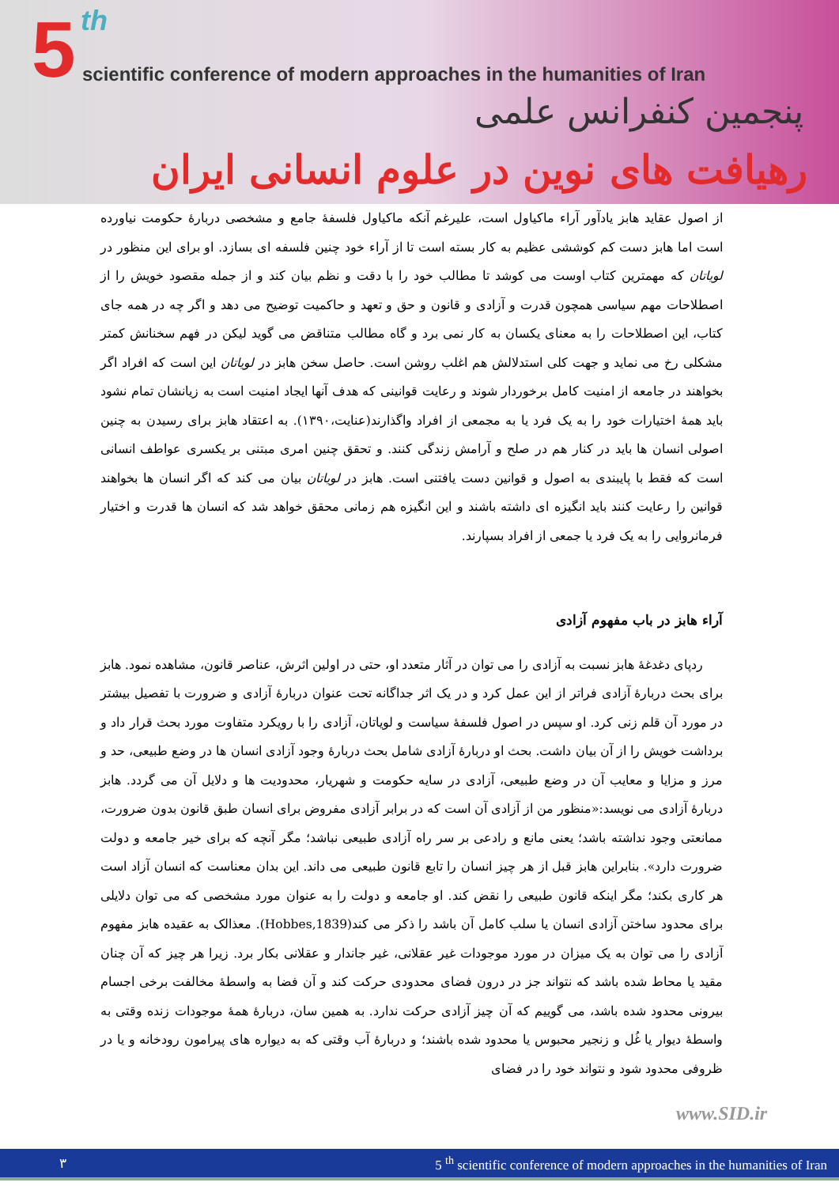5 th
scientific conference of modern approaches in the humanities of Iran
پنجمین کنفرانس علمی
رهیافت های نوین در علوم انسانی ایران
از اصول عقاید هابز یادآور آراء ماکیاول است، علیرغم آنکه ماکیاول فلسفۀ جامع و مشخصی دربارۀ حکومت نیاورده است اما هابز دست کم کوششی عظیم به کار بسته است تا از آراء خود چنین فلسفه ای بسازد. او برای این منظور در لویاتان که مهمترین کتاب اوست می کوشد تا مطالب خود را با دقت و نظم بیان کند و از جمله مقصود خویش را از اصطلاحات مهم سیاسی همچون قدرت و آزادی و قانون و حق و تعهد و حاکمیت توضیح می دهد و اگر چه در همه جای کتاب، این اصطلاحات را به معنای یکسان به کار نمی برد و گاه مطالب متناقض می گوید لیکن در فهم سخنانش کمتر مشکلی رخ می نماید و جهت کلی استدلالش هم اغلب روشن است. حاصل سخن هابز در لویاتان این است که افراد اگر بخواهند در جامعه از امنیت کامل برخوردار شوند و رعایت قوانینی که هدف آنها ایجاد امنیت است به زیانشان تمام نشود باید همۀ اختیارات خود را به یک فرد یا به مجمعی از افراد واگذارند(عنایت،۱۳۹۰). به اعتقاد هابز برای رسیدن به چنین اصولی انسان ها باید در کنار هم در صلح و آرامش زندگی کنند. و تحقق چنین امری مبتنی بر یکسری عواطف انسانی است که فقط با پایبندی به اصول و قوانین دست یافتنی است. هابز در لویاتان بیان می کند که اگر انسان ها بخواهند قوانین را رعایت کنند باید انگیزه ای داشته باشند و این انگیزه هم زمانی محقق خواهد شد که انسان ها قدرت و اختیار فرمانروایی را به یک فرد یا جمعی از افراد بسپارند.
آراء هابز در باب مفهوم آزادی
ردپای دغدغۀ هابز نسبت به آزادی را می توان در آثار متعدد او، حتی در اولین اثرش، عناصر قانون، مشاهده نمود. هابز برای بحث دربارۀ آزادی فراتر از این عمل کرد و در یک اثر جداگانه تحت عنوان دربارۀ آزادی و ضرورت با تفصیل بیشتر در مورد آن قلم زنی کرد. او سپس در اصول فلسفۀ سیاست و لویاتان، آزادی را با رویکرد متفاوت مورد بحث قرار داد و برداشت خویش را از آن بیان داشت. بحث او دربارۀ آزادی شامل بحث دربارۀ وجود آزادی انسان ها در وضع طبیعی، حد و مرز و مزایا و معایب آن در وضع طبیعی، آزادی در سایه حکومت و شهریار، محدودیت ها و دلایل آن می گردد. هابز دربارۀ آزادی می نویسد:«منظور من از آزادی آن است که در برابر آزادی مفروض برای انسان طبق قانون بدون ضرورت، ممانعتی وجود نداشته باشد؛ یعنی مانع و رادعی بر سر راه آزادی طبیعی نباشد؛ مگر آنچه که برای خیر جامعه و دولت ضرورت دارد». بنابراین هابز قبل از هر چیز انسان را تابع قانون طبیعی می داند. این بدان معناست که انسان آزاد است هر کاری بکند؛ مگر اینکه قانون طبیعی را نقض کند. او جامعه و دولت را به عنوان مورد مشخصی که می توان دلایلی برای محدود ساختن آزادی انسان یا سلب کامل آن باشد را ذکر می کند(Hobbes,1839). معذالک به عقیده هابز مفهوم آزادی را می توان به یک میزان در مورد موجودات غیر عقلانی، غیر جاندار و عقلانی بکار برد. زیرا هر چیز که آن چنان مقید یا محاط شده باشد که نتواند جز در درون فضای محدودی حرکت کند و آن فضا به واسطۀ مخالفت برخی اجسام بیرونی محدود شده باشد، می گوییم که آن چیز آزادی حرکت ندارد. به همین سان، دربارۀ همۀ موجودات زنده وقتی به واسطۀ دیوار یا غُل و زنجیر محبوس یا محدود شده باشند؛ و دربارۀ آب وقتی که به دیواره های پیرامون رودخانه و یا در ظروفی محدود شود و نتواند خود را در فضای
www.SID.ir
٣ 5 <sup>th</sup> scientific conference of modern approaches in the humanities of Iran